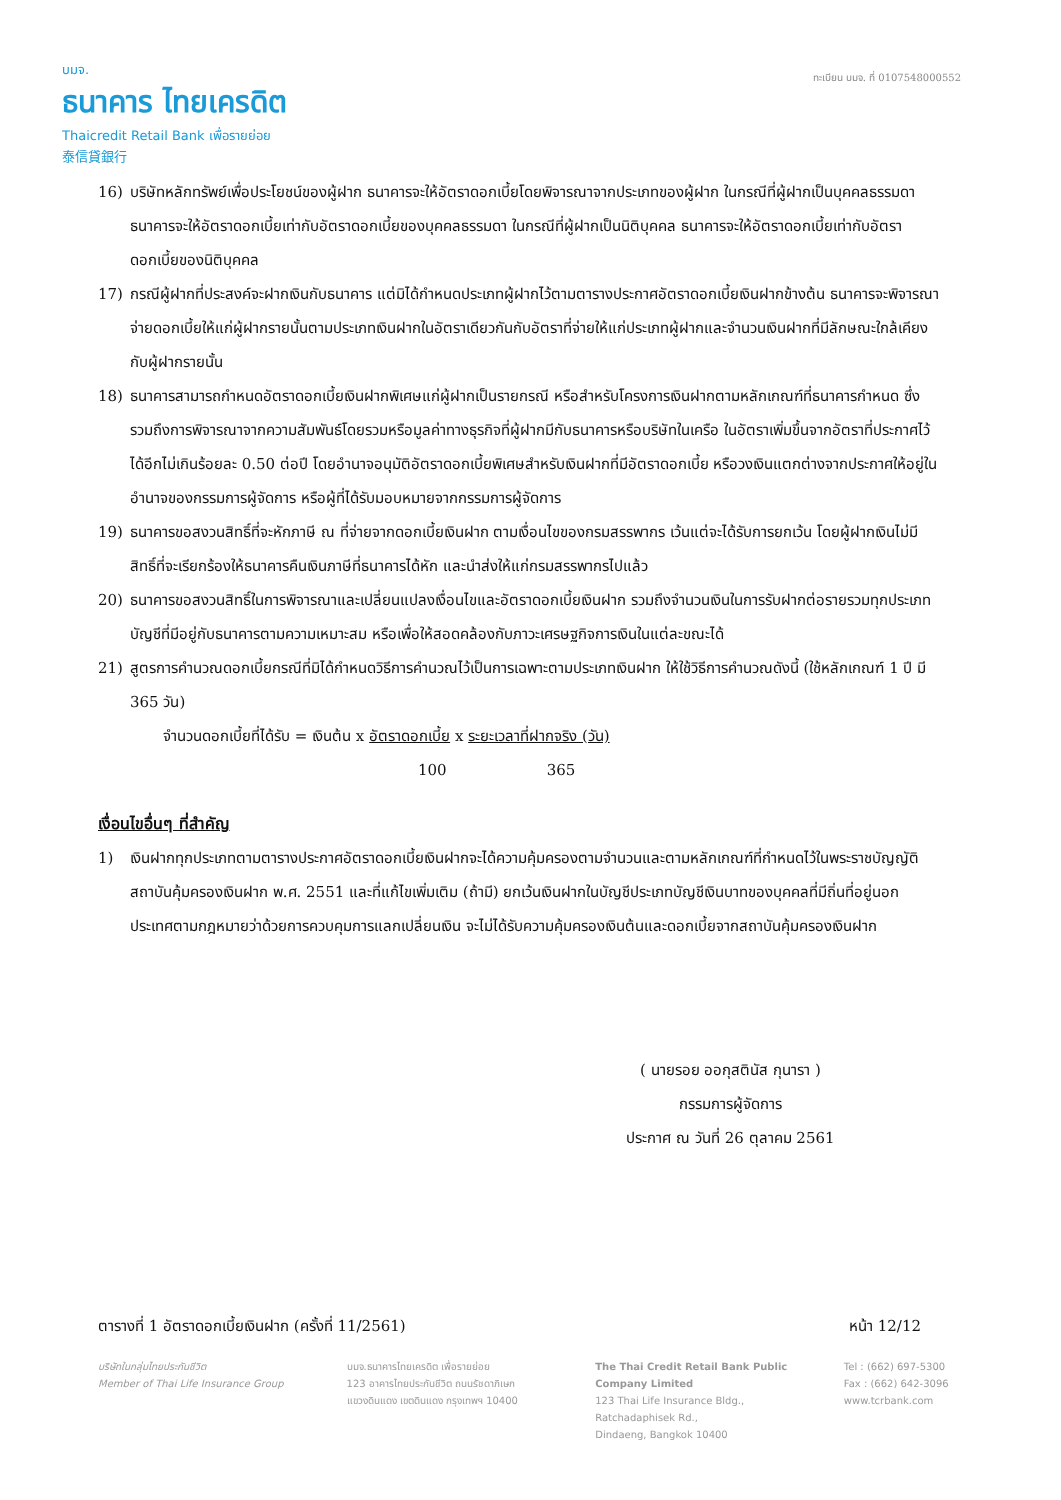บมจ.
ธนาคาร ไทยเครดิต
Thaicredit Retail Bank เพื่อรายย่อย
泰信貸銀行
ทะเบียน บมจ. ที่ 0107548000552
16) บริษัทหลักทรัพย์เพื่อประโยชน์ของผู้ฝาก ธนาคารจะให้อัตราดอกเบี้ยโดยพิจารณาจากประเภทของผู้ฝาก ในกรณีที่ผู้ฝากเป็นบุคคลธรรมดา ธนาคารจะให้อัตราดอกเบี้ยเท่ากับอัตราดอกเบี้ยของบุคคลธรรมดา ในกรณีที่ผู้ฝากเป็นนิติบุคคล ธนาคารจะให้อัตราดอกเบี้ยเท่ากับอัตราดอกเบี้ยของนิติบุคคล
17) กรณีผู้ฝากที่ประสงค์จะฝากเงินกับธนาคาร แต่มิได้กำหนดประเภทผู้ฝากไว้ตามตารางประกาศอัตราดอกเบี้ยเงินฝากข้างต้น ธนาคารจะพิจารณาจ่ายดอกเบี้ยให้แก่ผู้ฝากรายนั้นตามประเภทเงินฝากในอัตราเดียวกันกับอัตราที่จ่ายให้แก่ประเภทผู้ฝากและจำนวนเงินฝากที่มีลักษณะใกล้เคียงกับผู้ฝากรายนั้น
18) ธนาคารสามารถกำหนดอัตราดอกเบี้ยเงินฝากพิเศษแก่ผู้ฝากเป็นรายกรณี หรือสำหรับโครงการเงินฝากตามหลักเกณฑ์ที่ธนาคารกำหนด ซึ่งรวมถึงการพิจารณาจากความสัมพันธ์โดยรวมหรือมูลค่าทางธุรกิจที่ผู้ฝากมีกับธนาคารหรือบริษัทในเครือ ในอัตราเพิ่มขึ้นจากอัตราที่ประกาศไว้ได้อีกไม่เกินร้อยละ 0.50 ต่อปี โดยอำนาจอนุมัติอัตราดอกเบี้ยพิเศษสำหรับเงินฝากที่มีอัตราดอกเบี้ย หรือวงเงินแตกต่างจากประกาศให้อยู่ในอำนาจของกรรมการผู้จัดการ หรือผู้ที่ได้รับมอบหมายจากกรรมการผู้จัดการ
19) ธนาคารขอสงวนสิทธิ์ที่จะหักภาษี ณ ที่จ่ายจากดอกเบี้ยเงินฝาก ตามเงื่อนไขของกรมสรรพากร เว้นแต่จะได้รับการยกเว้น โดยผู้ฝากเงินไม่มีสิทธิ์ที่จะเรียกร้องให้ธนาคารคืนเงินภาษีที่ธนาคารได้หัก และนำส่งให้แก่กรมสรรพากรไปแล้ว
20) ธนาคารขอสงวนสิทธิ์ในการพิจารณาและเปลี่ยนแปลงเงื่อนไขและอัตราดอกเบี้ยเงินฝาก รวมถึงจำนวนเงินในการรับฝากต่อรายรวมทุกประเภทบัญชีที่มีอยู่กับธนาคารตามความเหมาะสม หรือเพื่อให้สอดคล้องกับภาวะเศรษฐกิจการเงินในแต่ละขณะได้
21) สูตรการคำนวณดอกเบี้ยกรณีที่มิได้กำหนดวิธีการคำนวณไว้เป็นการเฉพาะตามประเภทเงินฝาก ให้ใช้วิธีการคำนวณดังนี้ (ใช้หลักเกณฑ์ 1 ปี มี 365 วัน)
จำนวนดอกเบี้ยที่ได้รับ = เงินต้น x อัตราดอกเบี้ย x ระยะเวลาที่ฝากจริง (วัน)
100 365
เงื่อนไขอื่นๆ ที่สำคัญ
1) เงินฝากทุกประเภทตามตารางประกาศอัตราดอกเบี้ยเงินฝากจะได้ความคุ้มครองตามจำนวนและตามหลักเกณฑ์ที่กำหนดไว้ในพระราชบัญญัติสถาบันคุ้มครองเงินฝาก พ.ศ. 2551 และที่แก้ไขเพิ่มเติม (ถ้ามี) ยกเว้นเงินฝากในบัญชีประเภทบัญชีเงินบาทของบุคคลที่มีถิ่นที่อยู่นอกประเทศตามกฎหมายว่าด้วยการควบคุมการแลกเปลี่ยนเงิน จะไม่ได้รับความคุ้มครองเงินต้นและดอกเบี้ยจากสถาบันคุ้มครองเงินฝาก
( นายรอย ออกุสตินัส กุนารา )
กรรมการผู้จัดการ
ประกาศ ณ วันที่ 26 ตุลาคม 2561
ตารางที่ 1 อัตราดอกเบี้ยเงินฝาก (ครั้งที่ 11/2561) หน้า 12/12
บริษัทในกลุ่มไทยประกันชีวิต
Member of Thai Life Insurance Group
บมจ.ธนาคารไทยเครดิต เพื่อรายย่อย
123 อาคารไทยประกันชีวิต ถนนรัชดาภิเษก
แขวงดินแดง เขตดินแดง กรุงเทพฯ 10400
The Thai Credit Retail Bank Public Company Limited
123 Thai Life Insurance Bldg., Ratchadaphisek Rd.,
Dindaeng, Bangkok 10400
Tel : (662) 697-5300
Fax : (662) 642-3096
www.tcrbank.com